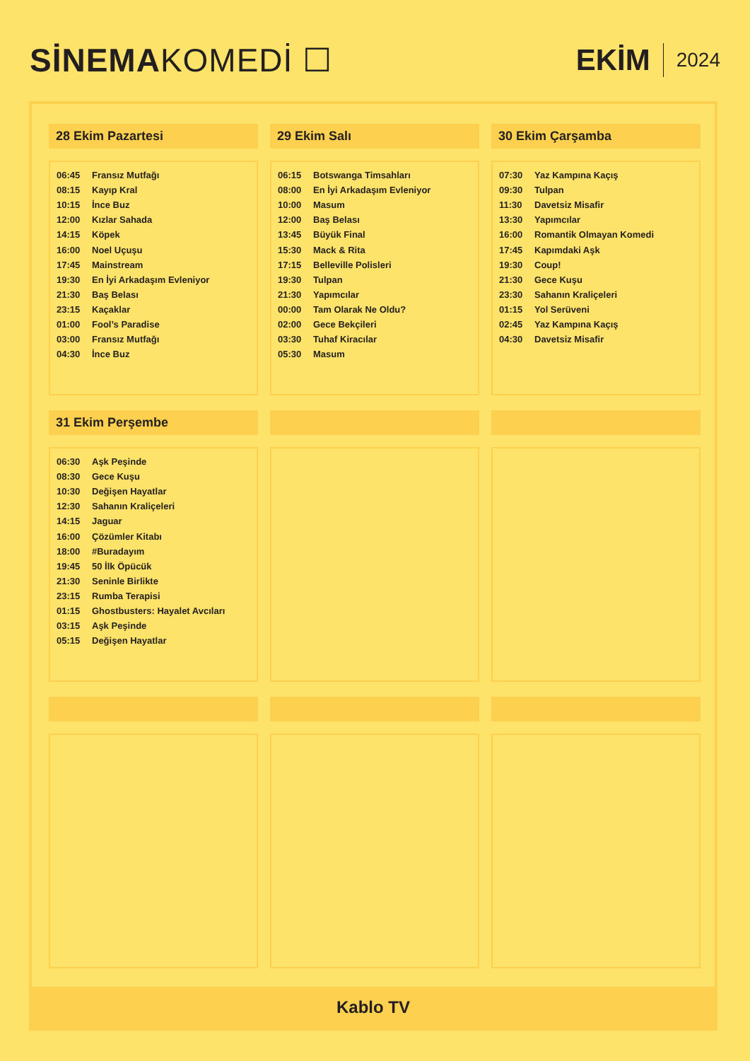SİNEMA KOMEDİ ☐ EKİM 2024
28 Ekim Pazartesi
| 06:45 | Fransız Mutfağı |
| 08:15 | Kayıp Kral |
| 10:15 | İnce Buz |
| 12:00 | Kızlar Sahada |
| 14:15 | Köpek |
| 16:00 | Noel Uçuşu |
| 17:45 | Mainstream |
| 19:30 | En İyi Arkadaşım Evleniyor |
| 21:30 | Baş Belası |
| 23:15 | Kaçaklar |
| 01:00 | Fool’s Paradise |
| 03:00 | Fransız Mutfağı |
| 04:30 | İnce Buz |
29 Ekim Salı
| 06:15 | Botswanga Timsahları |
| 08:00 | En İyi Arkadaşım Evleniyor |
| 10:00 | Masum |
| 12:00 | Baş Belası |
| 13:45 | Büyük Final |
| 15:30 | Mack & Rita |
| 17:15 | Belleville Polisleri |
| 19:30 | Tulpan |
| 21:30 | Yapımcılar |
| 00:00 | Tam Olarak Ne Oldu? |
| 02:00 | Gece Bekçileri |
| 03:30 | Tuhaf Kiracılar |
| 05:30 | Masum |
30 Ekim Çarşamba
| 07:30 | Yaz Kampına Kaçış |
| 09:30 | Tulpan |
| 11:30 | Davetsiz Misafir |
| 13:30 | Yapımcılar |
| 16:00 | Romantik Olmayan Komedi |
| 17:45 | Kapımdaki Aşk |
| 19:30 | Coup! |
| 21:30 | Gece Kuşu |
| 23:30 | Sahanın Kraliçeleri |
| 01:15 | Yol Serüveni |
| 02:45 | Yaz Kampına Kaçış |
| 04:30 | Davetsiz Misafir |
31 Ekim Perşembe
| 06:30 | Aşk Peşinde |
| 08:30 | Gece Kuşu |
| 10:30 | Değişen Hayatlar |
| 12:30 | Sahanın Kraliçeleri |
| 14:15 | Jaguar |
| 16:00 | Çözümler Kitabı |
| 18:00 | #Buradayım |
| 19:45 | 50 İlk Öpücük |
| 21:30 | Seninle Birlikte |
| 23:15 | Rumba Terapisi |
| 01:15 | Ghostbusters: Hayalet Avcıları |
| 03:15 | Aşk Peşinde |
| 05:15 | Değişen Hayatlar |
Kablo TV